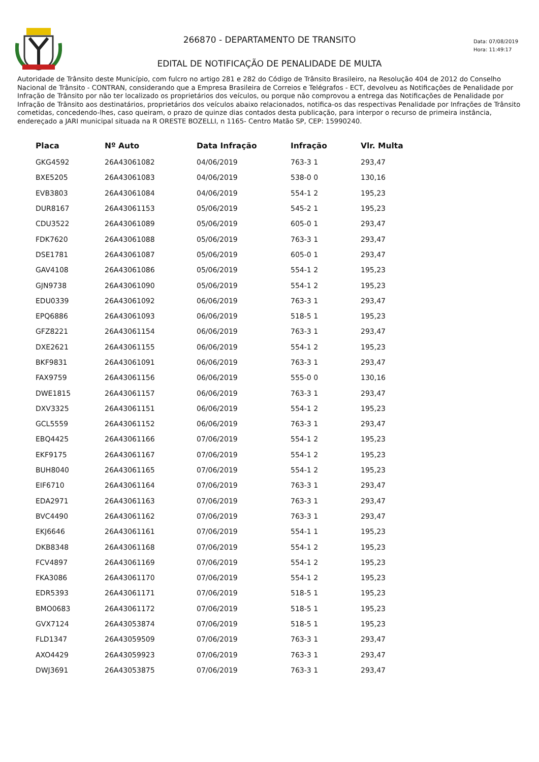266870 - DEPARTAMENTO DE TRANSITO
Data: 07/08/2019
Hora: 11:49:17
EDITAL DE NOTIFICAÇÃO DE PENALIDADE DE MULTA
Autoridade de Trânsito deste Município, com fulcro no artigo 281 e 282 do Código de Trânsito Brasileiro, na Resolução 404 de 2012 do Conselho Nacional de Trânsito - CONTRAN, considerando que a Empresa Brasileira de Correios e Telégrafos - ECT, devolveu as Notificações de Penalidade por Infração de Trânsito por não ter localizado os proprietários dos veículos, ou porque não comprovou a entrega das Notificações de Penalidade por Infração de Trânsito aos destinatários, proprietários dos veículos abaixo relacionados, notifica-os das respectivas Penalidade por Infrações de Trânsito cometidas, concedendo-lhes, caso queiram, o prazo de quinze dias contados desta publicação, para interpor o recurso de primeira instância, endereçado a JARI municipal situada na R ORESTE BOZELLI, n 1165- Centro Matão SP, CEP: 15990240.
| Placa | Nº Auto | Data Infração | Infração | Vlr. Multa |
| --- | --- | --- | --- | --- |
| GKG4592 | 26A43061082 | 04/06/2019 | 763-3 1 | 293,47 |
| BXE5205 | 26A43061083 | 04/06/2019 | 538-0 0 | 130,16 |
| EVB3803 | 26A43061084 | 04/06/2019 | 554-1 2 | 195,23 |
| DUR8167 | 26A43061153 | 05/06/2019 | 545-2 1 | 195,23 |
| CDU3522 | 26A43061089 | 05/06/2019 | 605-0 1 | 293,47 |
| FDK7620 | 26A43061088 | 05/06/2019 | 763-3 1 | 293,47 |
| DSE1781 | 26A43061087 | 05/06/2019 | 605-0 1 | 293,47 |
| GAV4108 | 26A43061086 | 05/06/2019 | 554-1 2 | 195,23 |
| GJN9738 | 26A43061090 | 05/06/2019 | 554-1 2 | 195,23 |
| EDU0339 | 26A43061092 | 06/06/2019 | 763-3 1 | 293,47 |
| EPQ6886 | 26A43061093 | 06/06/2019 | 518-5 1 | 195,23 |
| GFZ8221 | 26A43061154 | 06/06/2019 | 763-3 1 | 293,47 |
| DXE2621 | 26A43061155 | 06/06/2019 | 554-1 2 | 195,23 |
| BKF9831 | 26A43061091 | 06/06/2019 | 763-3 1 | 293,47 |
| FAX9759 | 26A43061156 | 06/06/2019 | 555-0 0 | 130,16 |
| DWE1815 | 26A43061157 | 06/06/2019 | 763-3 1 | 293,47 |
| DXV3325 | 26A43061151 | 06/06/2019 | 554-1 2 | 195,23 |
| GCL5559 | 26A43061152 | 06/06/2019 | 763-3 1 | 293,47 |
| EBQ4425 | 26A43061166 | 07/06/2019 | 554-1 2 | 195,23 |
| EKF9175 | 26A43061167 | 07/06/2019 | 554-1 2 | 195,23 |
| BUH8040 | 26A43061165 | 07/06/2019 | 554-1 2 | 195,23 |
| EIF6710 | 26A43061164 | 07/06/2019 | 763-3 1 | 293,47 |
| EDA2971 | 26A43061163 | 07/06/2019 | 763-3 1 | 293,47 |
| BVC4490 | 26A43061162 | 07/06/2019 | 763-3 1 | 293,47 |
| EKJ6646 | 26A43061161 | 07/06/2019 | 554-1 1 | 195,23 |
| DKB8348 | 26A43061168 | 07/06/2019 | 554-1 2 | 195,23 |
| FCV4897 | 26A43061169 | 07/06/2019 | 554-1 2 | 195,23 |
| FKA3086 | 26A43061170 | 07/06/2019 | 554-1 2 | 195,23 |
| EDR5393 | 26A43061171 | 07/06/2019 | 518-5 1 | 195,23 |
| BMO0683 | 26A43061172 | 07/06/2019 | 518-5 1 | 195,23 |
| GVX7124 | 26A43053874 | 07/06/2019 | 518-5 1 | 195,23 |
| FLD1347 | 26A43059509 | 07/06/2019 | 763-3 1 | 293,47 |
| AXO4429 | 26A43059923 | 07/06/2019 | 763-3 1 | 293,47 |
| DWJ3691 | 26A43053875 | 07/06/2019 | 763-3 1 | 293,47 |